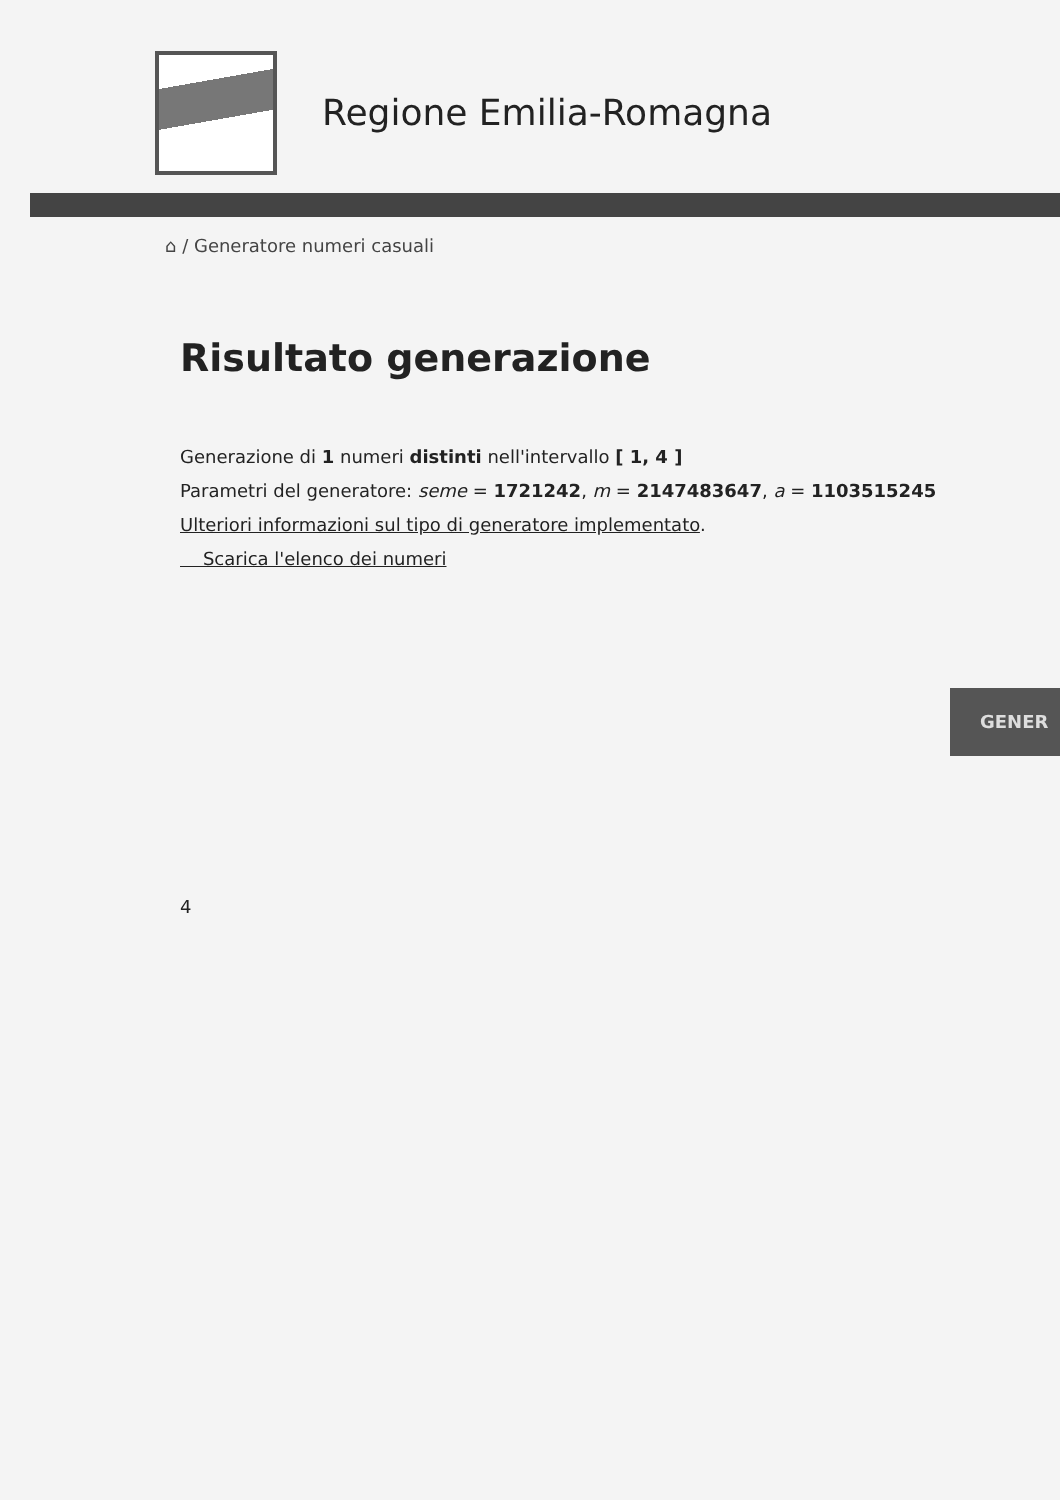Regione Emilia-Romagna
⌂ / Generatore numeri casuali
Risultato generazione
Generazione di 1 numeri distinti nell'intervallo [ 1, 4 ]
Parametri del generatore: seme = 1721242, m = 2147483647, a = 1103515245
Ulteriori informazioni sul tipo di generatore implementato.
Scarica l'elenco dei numeri
4
GENER